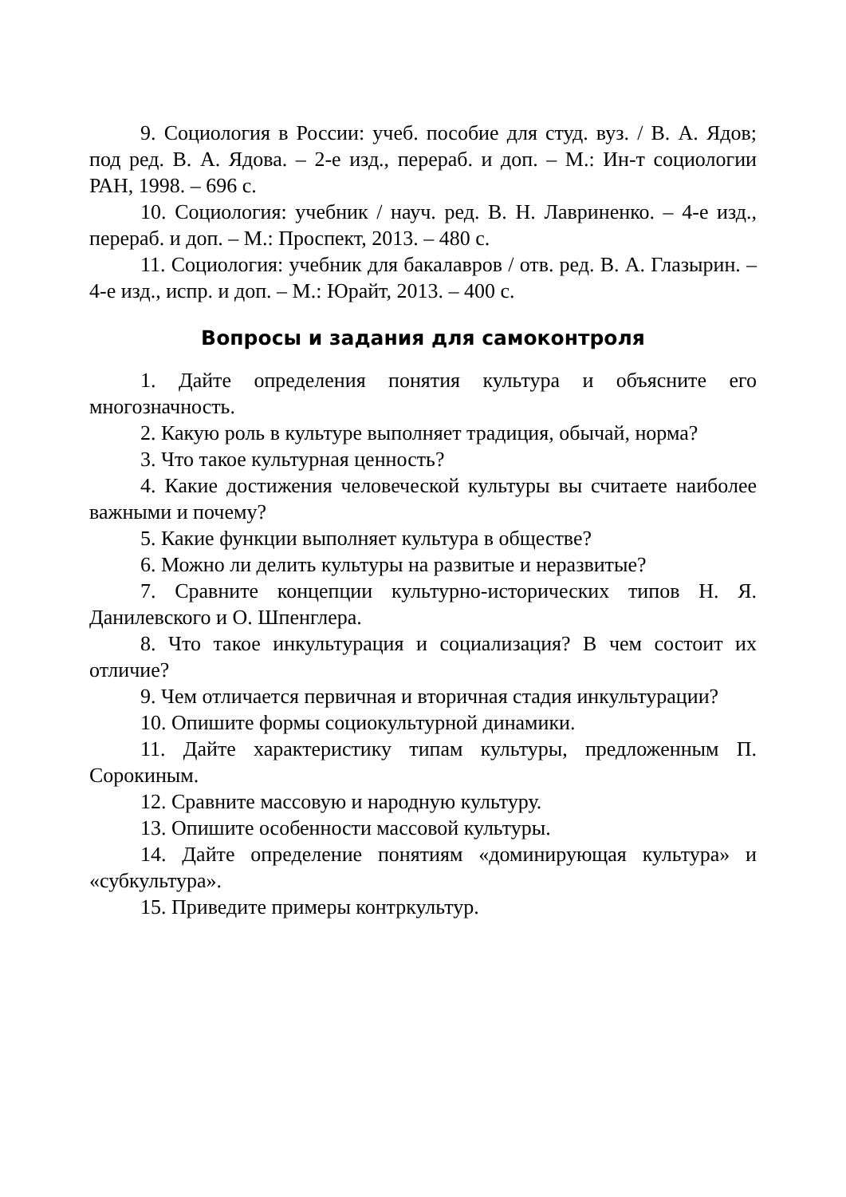9. Социология в России: учеб. пособие для студ. вуз. / В. А. Ядов; под ред. В. А. Ядова. – 2-е изд., перераб. и доп. – М.: Ин-т социологии РАН, 1998. – 696 с.
10. Социология: учебник / науч. ред. В. Н. Лавриненко. – 4-е изд., перераб. и доп. – М.: Проспект, 2013. – 480 с.
11. Социология: учебник для бакалавров / отв. ред. В. А. Глазырин. – 4-е изд., испр. и доп. – М.: Юрайт, 2013. – 400 с.
Вопросы и задания для самоконтроля
1. Дайте определения понятия культура и объясните его многозначность.
2. Какую роль в культуре выполняет традиция, обычай, норма?
3. Что такое культурная ценность?
4. Какие достижения человеческой культуры вы считаете наиболее важными и почему?
5. Какие функции выполняет культура в обществе?
6. Можно ли делить культуры на развитые и неразвитые?
7. Сравните концепции культурно-исторических типов Н. Я. Данилевского и О. Шпенглера.
8. Что такое инкультурация и социализация? В чем состоит их отличие?
9. Чем отличается первичная и вторичная стадия инкультурации?
10. Опишите формы социокультурной динамики.
11. Дайте характеристику типам культуры, предложенным П. Сорокиным.
12. Сравните массовую и народную культуру.
13. Опишите особенности массовой культуры.
14. Дайте определение понятиям «доминирующая культура» и «субкультура».
15. Приведите примеры контркультур.